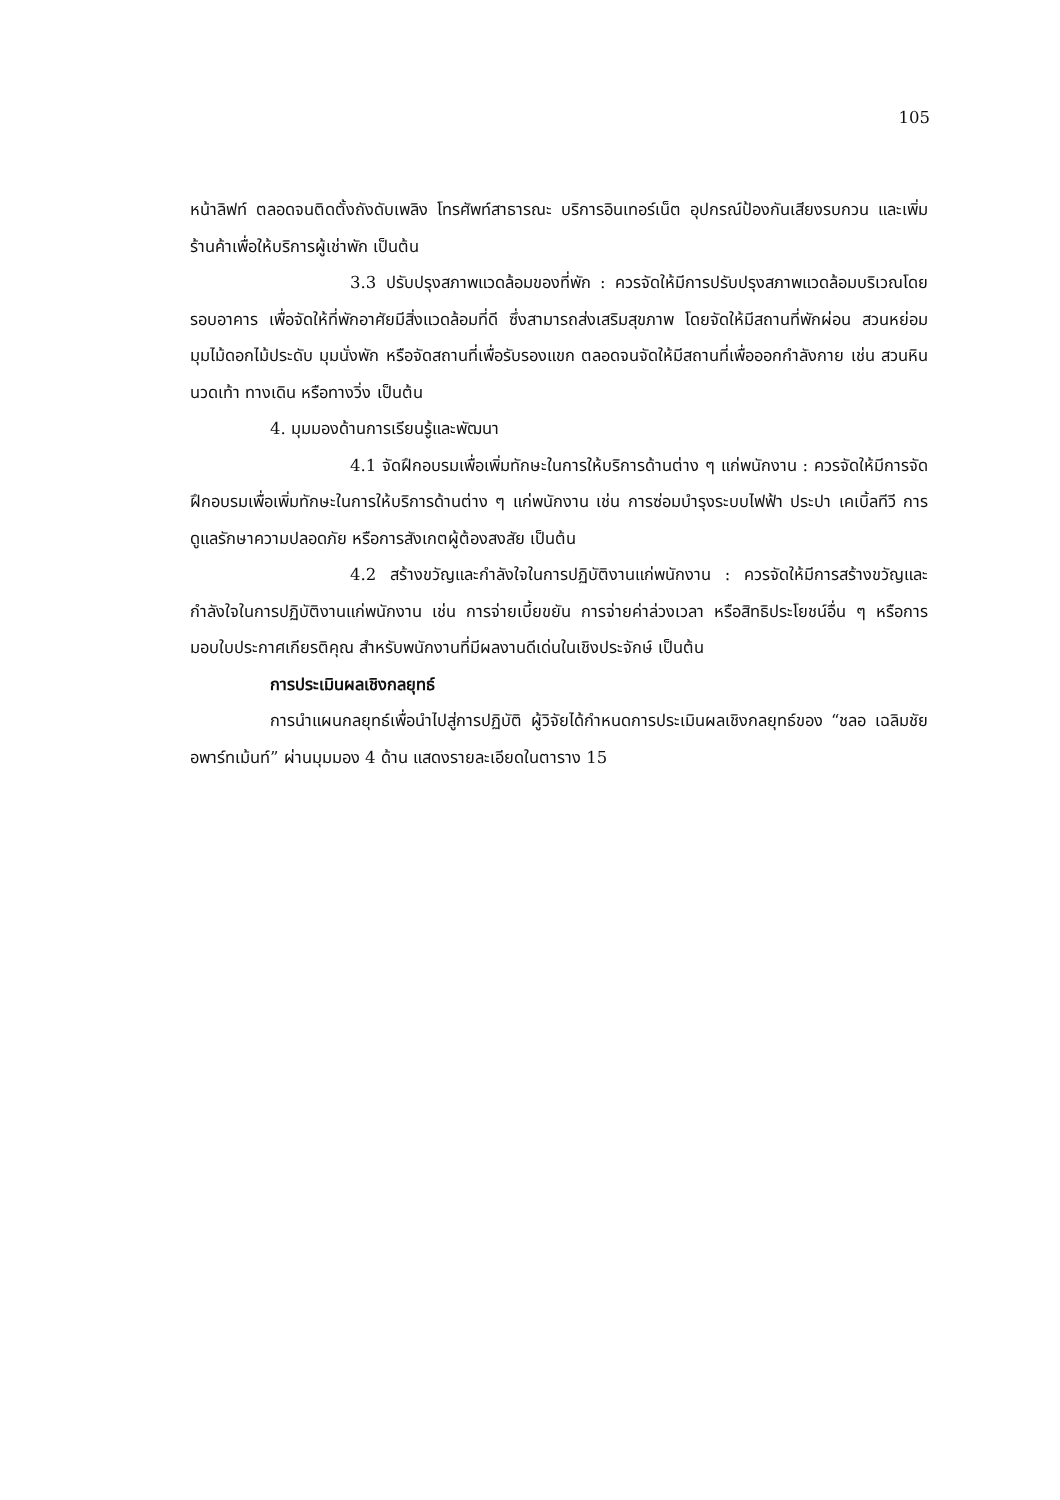105
หน้าลิฟท์ ตลอดจนติดตั้งถังดับเพลิง โทรศัพท์สาธารณะ บริการอินเทอร์เน็ต อุปกรณ์ป้องกันเสียงรบกวน และเพิ่มร้านค้าเพื่อให้บริการผู้เช่าพัก เป็นต้น
3.3 ปรับปรุงสภาพแวดล้อมของที่พัก : ควรจัดให้มีการปรับปรุงสภาพแวดล้อมบริเวณโดยรอบอาคาร เพื่อจัดให้ที่พักอาศัยมีสิ่งแวดล้อมที่ดี ซึ่งสามารถส่งเสริมสุขภาพ โดยจัดให้มีสถานที่พักผ่อน สวนหย่อม มุมไม้ดอกไม้ประดับ มุมนั่งพัก หรือจัดสถานที่เพื่อรับรองแขก ตลอดจนจัดให้มีสถานที่เพื่อออกกำลังกาย เช่น สวนหินนวดเท้า ทางเดิน หรือทางวิ่ง เป็นต้น
4. มุมมองด้านการเรียนรู้และพัฒนา
4.1 จัดฝึกอบรมเพื่อเพิ่มทักษะในการให้บริการด้านต่าง ๆ แก่พนักงาน : ควรจัดให้มีการจัดฝึกอบรมเพื่อเพิ่มทักษะในการให้บริการด้านต่าง ๆ แก่พนักงาน เช่น การซ่อมบำรุงระบบไฟฟ้า ประปา เคเบิ้ลทีวี การดูแลรักษาความปลอดภัย หรือการสังเกตผู้ต้องสงสัย เป็นต้น
4.2 สร้างขวัญและกำลังใจในการปฏิบัติงานแก่พนักงาน : ควรจัดให้มีการสร้างขวัญและกำลังใจในการปฏิบัติงานแก่พนักงาน เช่น การจ่ายเบี้ยขยัน การจ่ายค่าล่วงเวลา หรือสิทธิประโยชน์อื่น ๆ หรือการมอบใบประกาศเกียรติคุณ สำหรับพนักงานที่มีผลงานดีเด่นในเชิงประจักษ์ เป็นต้น
การประเมินผลเชิงกลยุทธ์
การนำแผนกลยุทธ์เพื่อนำไปสู่การปฏิบัติ ผู้วิจัยได้กำหนดการประเมินผลเชิงกลยุทธ์ของ “ชลอ เฉลิมชัย อพาร์ทเม้นท์” ผ่านมุมมอง 4 ด้าน แสดงรายละเอียดในตาราง 15